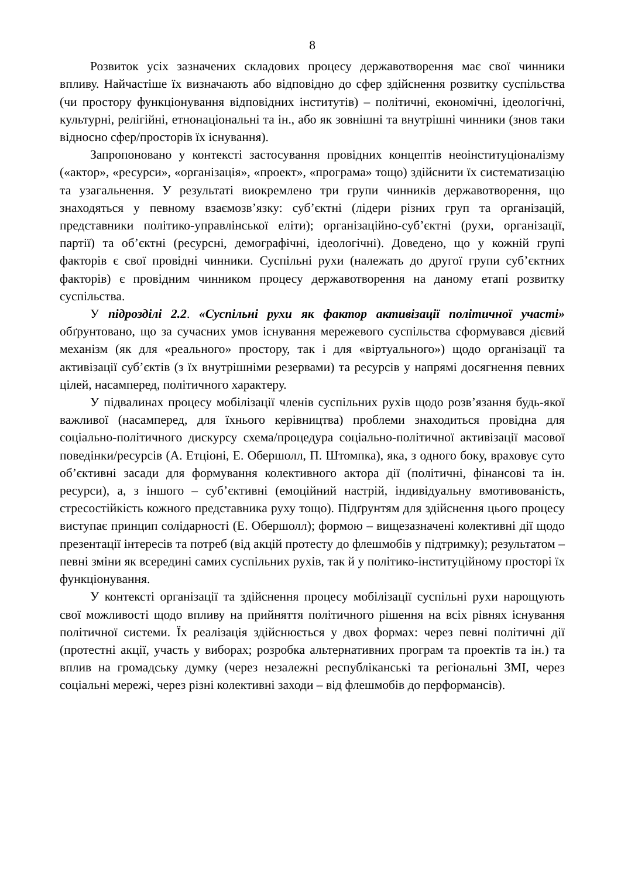8
Розвиток усіх зазначених складових процесу державотворення має свої чинники впливу. Найчастіше їх визначають або відповідно до сфер здійснення розвитку суспільства (чи простору функціонування відповідних інститутів) – політичні, економічні, ідеологічні, культурні, релігійні, етнонаціональні та ін., або як зовнішні та внутрішні чинники (знов таки відносно сфер/просторів їх існування).
Запропоновано у контексті застосування провідних концептів неоінституціоналізму («актор», «ресурси», «організація», «проект», «програма» тощо) здійснити їх систематизацію та узагальнення. У результаті виокремлено три групи чинників державотворення, що знаходяться у певному взаємозв’язку: суб’єктні (лідери різних груп та організацій, представники політико-управлінської еліти); організаційно-суб’єктні (рухи, організації, партії) та об’єктні (ресурсні, демографічні, ідеологічні). Доведено, що у кожній групі факторів є свої провідні чинники. Суспільні рухи (належать до другої групи суб’єктних факторів) є провідним чинником процесу державотворення на даному етапі розвитку суспільства.
У підрозділі 2.2. «Суспільні рухи як фактор активізації політичної участі» обґрунтовано, що за сучасних умов існування мережевого суспільства сформувався дієвий механізм (як для «реального» простору, так і для «віртуального») щодо організації та активізації суб’єктів (з їх внутрішніми резервами) та ресурсів у напрямі досягнення певних цілей, насамперед, політичного характеру.
У підвалинах процесу мобілізації членів суспільних рухів щодо розв’язання будь-якої важливої (насамперед, для їхнього керівництва) проблеми знаходиться провідна для соціально-політичного дискурсу схема/процедура соціально-політичної активізації масової поведінки/ресурсів (А. Етціоні, Е. Обершолл, П. Штомпка), яка, з одного боку, враховує суто об’єктивні засади для формування колективного актора дії (політичні, фінансові та ін. ресурси), а, з іншого – суб’єктивні (емоційний настрій, індивідуальну вмотивованість, стресостійкість кожного представника руху тощо). Підґрунтям для здійснення цього процесу виступає принцип солідарності (Е. Обершолл); формою – вищезазначені колективні дії щодо презентації інтересів та потреб (від акцій протесту до флешмобів у підтримку); результатом – певні зміни як всередині самих суспільних рухів, так й у політико-інституційному просторі їх функціонування.
У контексті організації та здійснення процесу мобілізації суспільні рухи нарощують свої можливості щодо впливу на прийняття політичного рішення на всіх рівнях існування політичної системи. Їх реалізація здійснюється у двох формах: через певні політичні дії (протестні акції, участь у виборах; розробка альтернативних програм та проектів та ін.) та вплив на громадську думку (через незалежні республіканські та регіональні ЗМІ, через соціальні мережі, через різні колективні заходи – від флешмобів до перформансів).